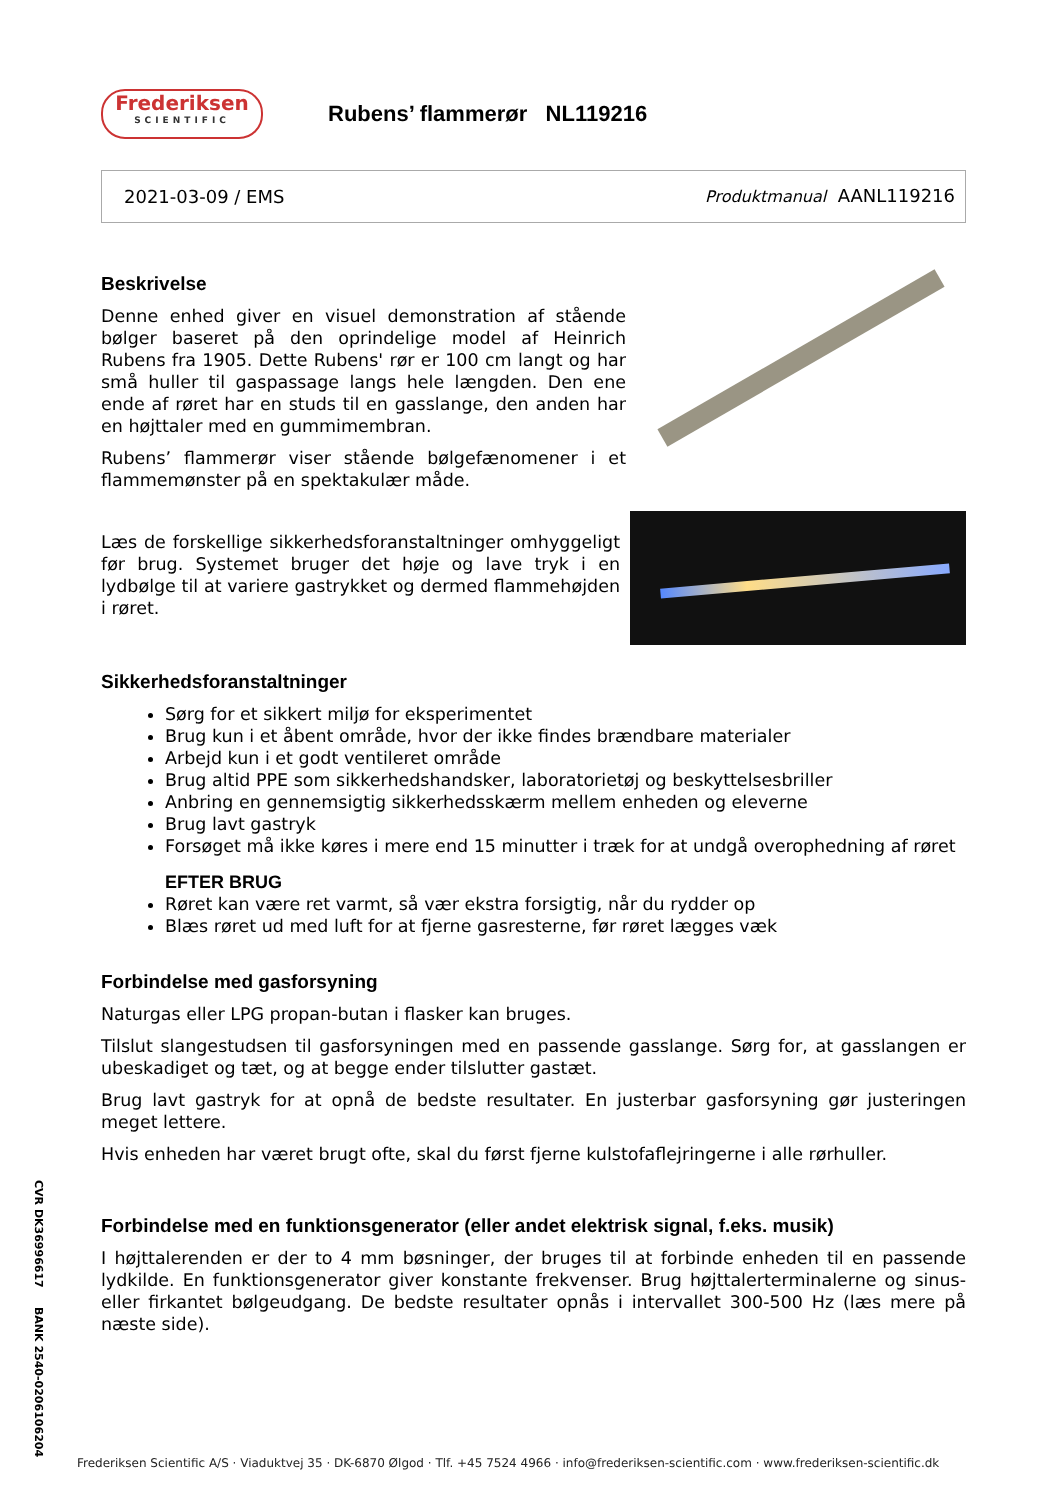Frederiksen
SCIENTIFIC
Rubens’ flammerør NL119216
2021-03-09 / EMS Produktmanual AANL119216
Beskrivelse
Denne enhed giver en visuel demonstration af stående bølger baseret på den oprindelige model af Heinrich Rubens fra 1905. Dette Rubens' rør er 100 cm langt og har små huller til gaspassage langs hele længden. Den ene ende af røret har en studs til en gasslange, den anden har en højttaler med en gummimembran.
Rubens’ flammerør viser stående bølgefænomener i et flammemønster på en spektakulær måde.
Læs de forskellige sikkerhedsforanstaltninger omhyggeligt før brug. Systemet bruger det høje og lave tryk i en lydbølge til at variere gastrykket og dermed flammehøjden i røret.
Sikkerhedsforanstaltninger
Sørg for et sikkert miljø for eksperimentet
Brug kun i et åbent område, hvor der ikke findes brændbare materialer
Arbejd kun i et godt ventileret område
Brug altid PPE som sikkerhedshandsker, laboratorietøj og beskyttelsesbriller
Anbring en gennemsigtig sikkerhedsskærm mellem enheden og eleverne
Brug lavt gastryk
Forsøget må ikke køres i mere end 15 minutter i træk for at undgå overophedning af røret
EFTER BRUG
Røret kan være ret varmt, så vær ekstra forsigtig, når du rydder op
Blæs røret ud med luft for at fjerne gasresterne, før røret lægges væk
Forbindelse med gasforsyning
Naturgas eller LPG propan-butan i flasker kan bruges.
Tilslut slangestudsen til gasforsyningen med en passende gasslange. Sørg for, at gasslangen er ubeskadiget og tæt, og at begge ender tilslutter gastæt.
Brug lavt gastryk for at opnå de bedste resultater. En justerbar gasforsyning gør justeringen meget lettere.
Hvis enheden har været brugt ofte, skal du først fjerne kulstofaflejringerne i alle rørhuller.
Forbindelse med en funktionsgenerator (eller andet elektrisk signal, f.eks. musik)
I højttalerenden er der to 4 mm bøsninger, der bruges til at forbinde enheden til en passende lydkilde. En funktionsgenerator giver konstante frekvenser. Brug højttalerterminalerne og sinus- eller firkantet bølgeudgang. De bedste resultater opnås i intervallet 300-500 Hz (læs mere på næste side).
CVR DK36996617 BANK 2540-0206106204
Frederiksen Scientific A/S · Viaduktvej 35 · DK-6870 Ølgod · Tlf. +45 7524 4966 · info@frederiksen-scientific.com · www.frederiksen-scientific.dk